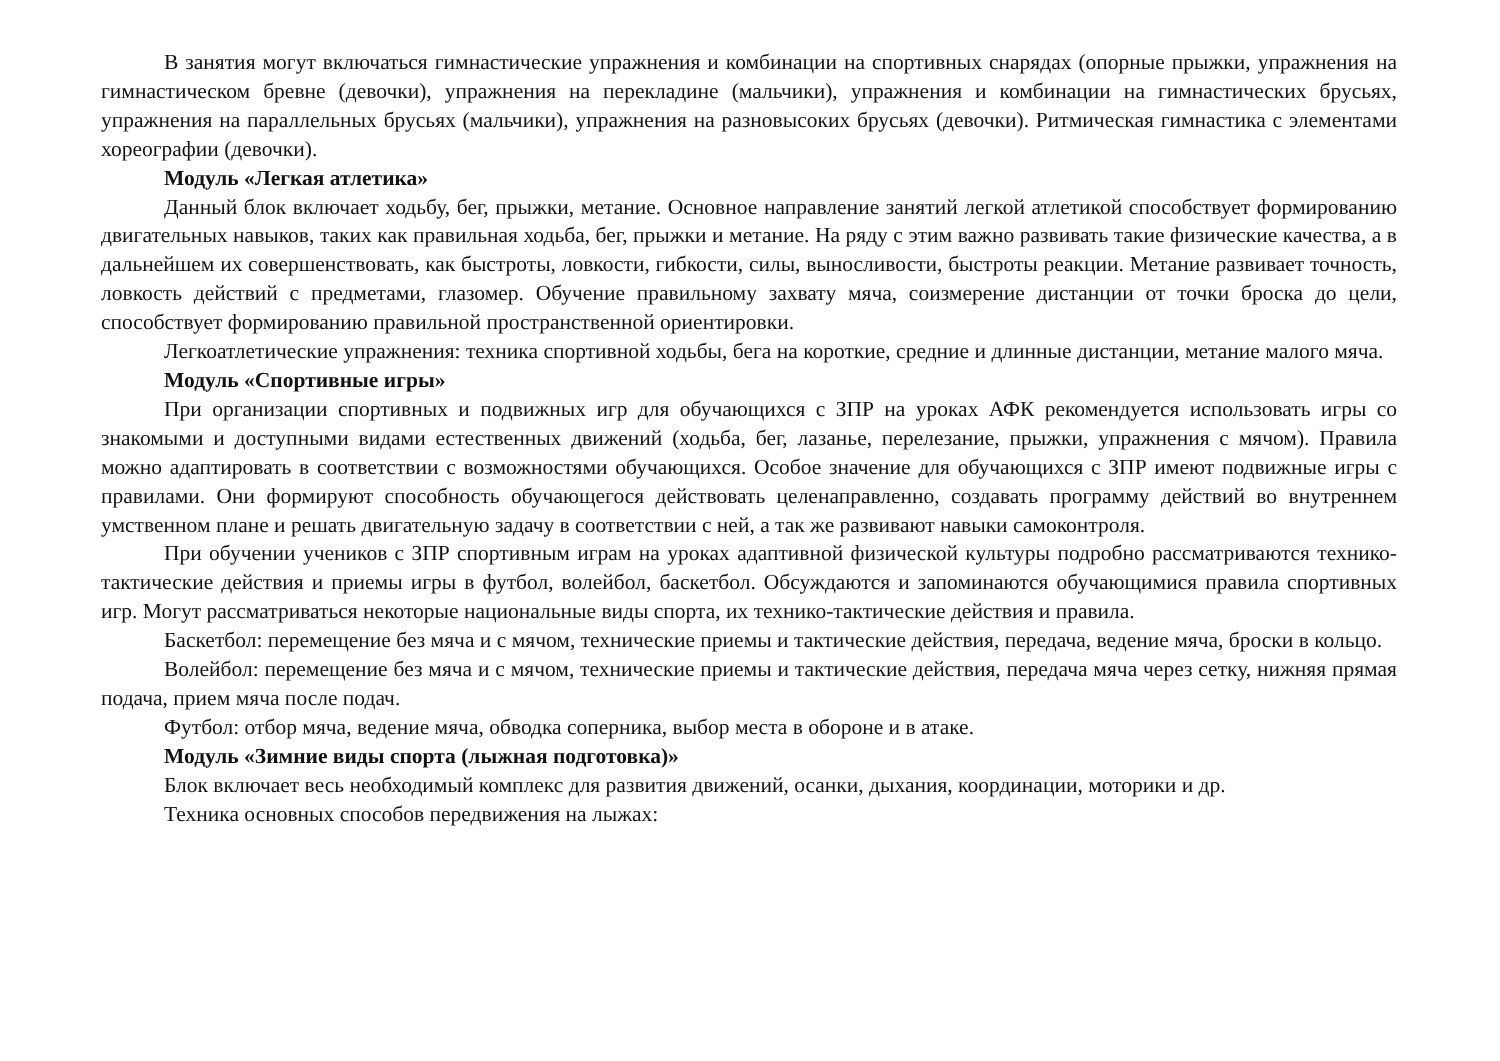В занятия могут включаться гимнастические упражнения и комбинации на спортивных снарядах (опорные прыжки, упражнения на гимнастическом бревне (девочки), упражнения на перекладине (мальчики), упражнения и комбинации на гимнастических брусьях, упражнения на параллельных брусьях (мальчики), упражнения на разновысоких брусьях (девочки). Ритмическая гимнастика с элементами хореографии (девочки).
Модуль «Легкая атлетика»
Данный блок включает ходьбу, бег, прыжки, метание. Основное направление занятий легкой атлетикой способствует формированию двигательных навыков, таких как правильная ходьба, бег, прыжки и метание. На ряду с этим важно развивать такие физические качества, а в дальнейшем их совершенствовать, как быстроты, ловкости, гибкости, силы, выносливости, быстроты реакции. Метание развивает точность, ловкость действий с предметами, глазомер. Обучение правильному захвату мяча, соизмерение дистанции от точки броска до цели, способствует формированию правильной пространственной ориентировки.
Легкоатлетические упражнения: техника спортивной ходьбы, бега на короткие, средние и длинные дистанции, метание малого мяча.
Модуль «Спортивные игры»
При организации спортивных и подвижных игр для обучающихся с ЗПР на уроках АФК рекомендуется использовать игры со знакомыми и доступными видами естественных движений (ходьба, бег, лазанье, перелезание, прыжки, упражнения с мячом). Правила можно адаптировать в соответствии с возможностями обучающихся. Особое значение для обучающихся с ЗПР имеют подвижные игры с правилами. Они формируют способность обучающегося действовать целенаправленно, создавать программу действий во внутреннем умственном плане и решать двигательную задачу в соответствии с ней, а так же развивают навыки самоконтроля.
При обучении учеников с ЗПР спортивным играм на уроках адаптивной физической культуры подробно рассматриваются технико-тактические действия и приемы игры в футбол, волейбол, баскетбол. Обсуждаются и запоминаются обучающимися правила спортивных игр. Могут рассматриваться некоторые национальные виды спорта, их технико-тактические действия и правила.
Баскетбол: перемещение без мяча и с мячом, технические приемы и тактические действия, передача, ведение мяча, броски в кольцо.
Волейбол: перемещение без мяча и с мячом, технические приемы и тактические действия, передача мяча через сетку, нижняя прямая подача, прием мяча после подач.
Футбол: отбор мяча, ведение мяча, обводка соперника, выбор места в обороне и в атаке.
Модуль «Зимние виды спорта (лыжная подготовка)»
Блок включает весь необходимый комплекс для развития движений, осанки, дыхания, координации, моторики и др.
Техника основных способов передвижения на лыжах: